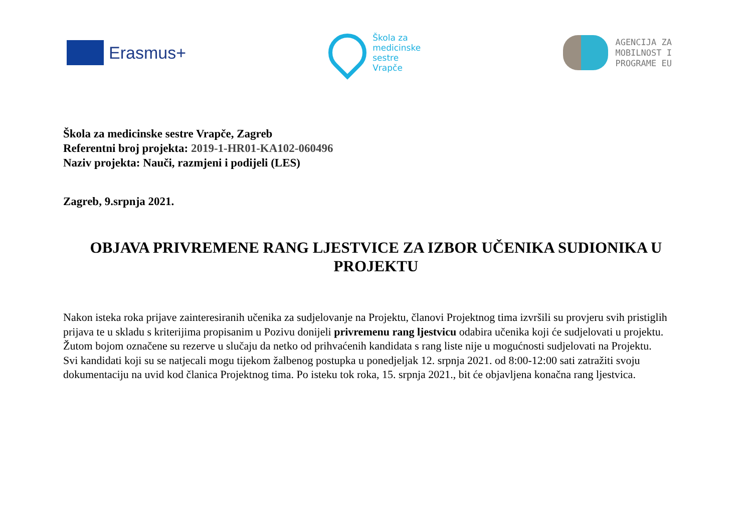Erasmus+
Škola za
medicinske
sestre
Vrapče
AGENCIJA ZA
MOBILNOST I
PROGRAME EU
Škola za medicinske sestre Vrapče, Zagreb
Referentni broj projekta: 2019-1-HR01-KA102-060496
Naziv projekta: Nauči, razmjeni i podijeli (LES)
Zagreb, 9.srpnja 2021.
OBJAVA PRIVREMENE RANG LJESTVICE ZA IZBOR UČENIKA SUDIONIKA U PROJEKTU
Nakon isteka roka prijave zainteresiranih učenika za sudjelovanje na Projektu, članovi Projektnog tima izvršili su provjeru svih pristiglih prijava te u skladu s kriterijima propisanim u Pozivu donijeli privremenu rang ljestvicu odabira učenika koji će sudjelovati u projektu.
Žutom bojom označene su rezerve u slučaju da netko od prihvaćenih kandidata s rang liste nije u mogućnosti sudjelovati na Projektu.
Svi kandidati koji su se natjecali mogu tijekom žalbenog postupka u ponedjeljak 12. srpnja 2021. od 8:00-12:00 sati zatražiti svoju dokumentaciju na uvid kod članica Projektnog tima. Po isteku tok roka, 15. srpnja 2021., bit će objavljena konačna rang ljestvica.